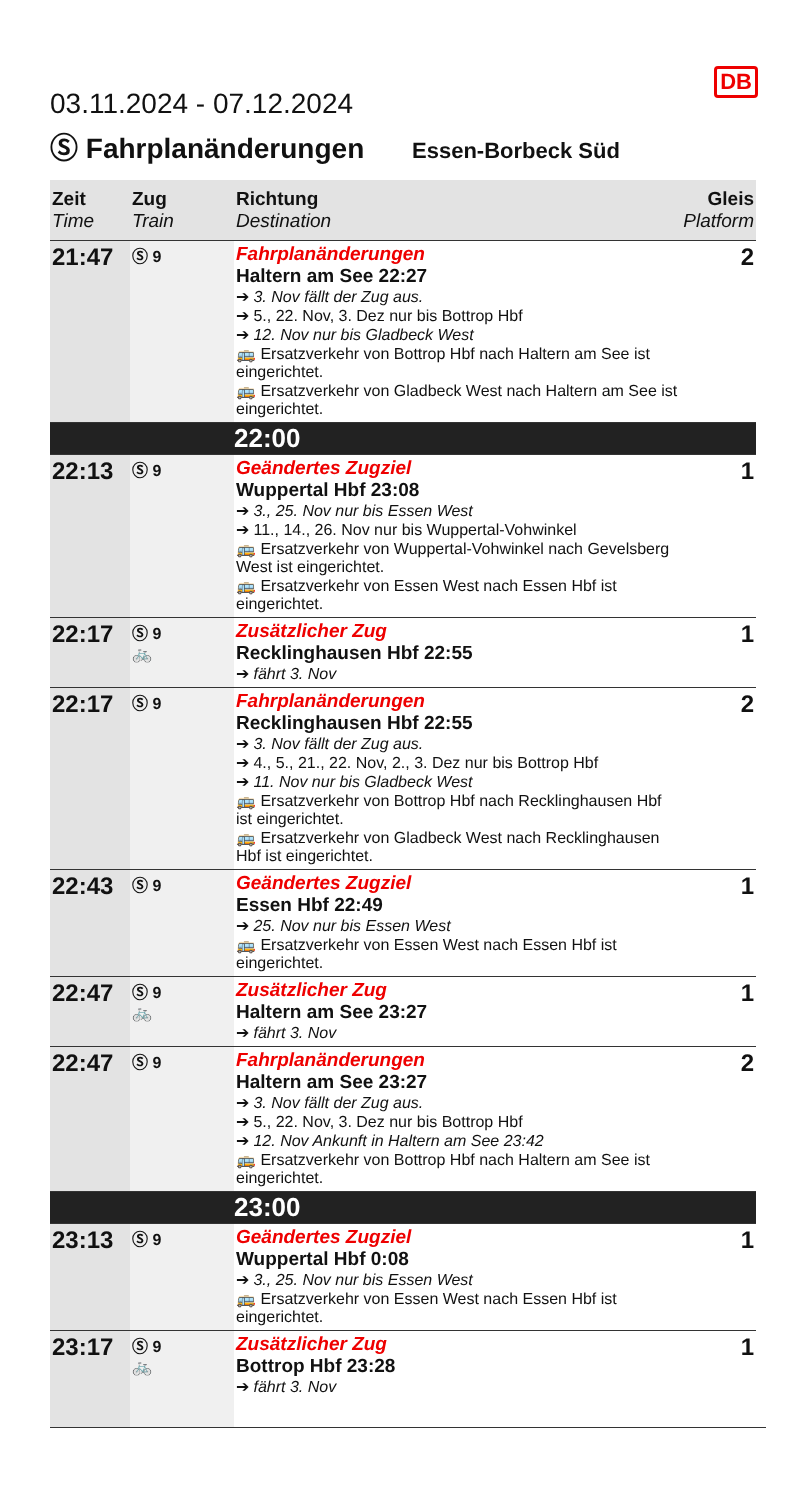03.11.2024 - 07.12.2024
DB
Ⓢ Fahrplanänderungen Essen-Borbeck Süd
| Zeit Time | Zug Train | Richtung Destination | Gleis Platform |
| --- | --- | --- | --- |
| 21:47 | Ⓢ 9 | Fahrplanänderungen Haltern am See 22:27 ➔ 3. Nov fällt der Zug aus. ➔ 5., 22. Nov, 3. Dez nur bis Bottrop Hbf ➔ 12. Nov nur bis Gladbeck West 🚌 Ersatzverkehr von Bottrop Hbf nach Haltern am See ist eingerichtet. 🚌 Ersatzverkehr von Gladbeck West nach Haltern am See ist eingerichtet. | 2 |
| | | 22:00 | |
| 22:13 | Ⓢ 9 | Geändertes Zugziel Wuppertal Hbf 23:08 ➔ 3., 25. Nov nur bis Essen West ➔ 11., 14., 26. Nov nur bis Wuppertal-Vohwinkel 🚌 Ersatzverkehr von Wuppertal-Vohwinkel nach Gevelsberg West ist eingerichtet. 🚌 Ersatzverkehr von Essen West nach Essen Hbf ist eingerichtet. | 1 |
| 22:17 | Ⓢ 9 🚲 | Zusätzlicher Zug Recklinghausen Hbf 22:55 ➔ fährt 3. Nov | 1 |
| 22:17 | Ⓢ 9 | Fahrplanänderungen Recklinghausen Hbf 22:55 ➔ 3. Nov fällt der Zug aus. ➔ 4., 5., 21., 22. Nov, 2., 3. Dez nur bis Bottrop Hbf ➔ 11. Nov nur bis Gladbeck West 🚌 Ersatzverkehr von Bottrop Hbf nach Recklinghausen Hbf ist eingerichtet. 🚌 Ersatzverkehr von Gladbeck West nach Recklinghausen Hbf ist eingerichtet. | 2 |
| 22:43 | Ⓢ 9 | Geändertes Zugziel Essen Hbf 22:49 ➔ 25. Nov nur bis Essen West 🚌 Ersatzverkehr von Essen West nach Essen Hbf ist eingerichtet. | 1 |
| 22:47 | Ⓢ 9 🚲 | Zusätzlicher Zug Haltern am See 23:27 ➔ fährt 3. Nov | 1 |
| 22:47 | Ⓢ 9 | Fahrplanänderungen Haltern am See 23:27 ➔ 3. Nov fällt der Zug aus. ➔ 5., 22. Nov, 3. Dez nur bis Bottrop Hbf ➔ 12. Nov Ankunft in Haltern am See 23:42 🚌 Ersatzverkehr von Bottrop Hbf nach Haltern am See ist eingerichtet. | 2 |
| | | 23:00 | |
| 23:13 | Ⓢ 9 | Geändertes Zugziel Wuppertal Hbf 0:08 ➔ 3., 25. Nov nur bis Essen West 🚌 Ersatzverkehr von Essen West nach Essen Hbf ist eingerichtet. | 1 |
| 23:17 | Ⓢ 9 🚲 | Zusätzlicher Zug Bottrop Hbf 23:28 ➔ fährt 3. Nov | 1 |